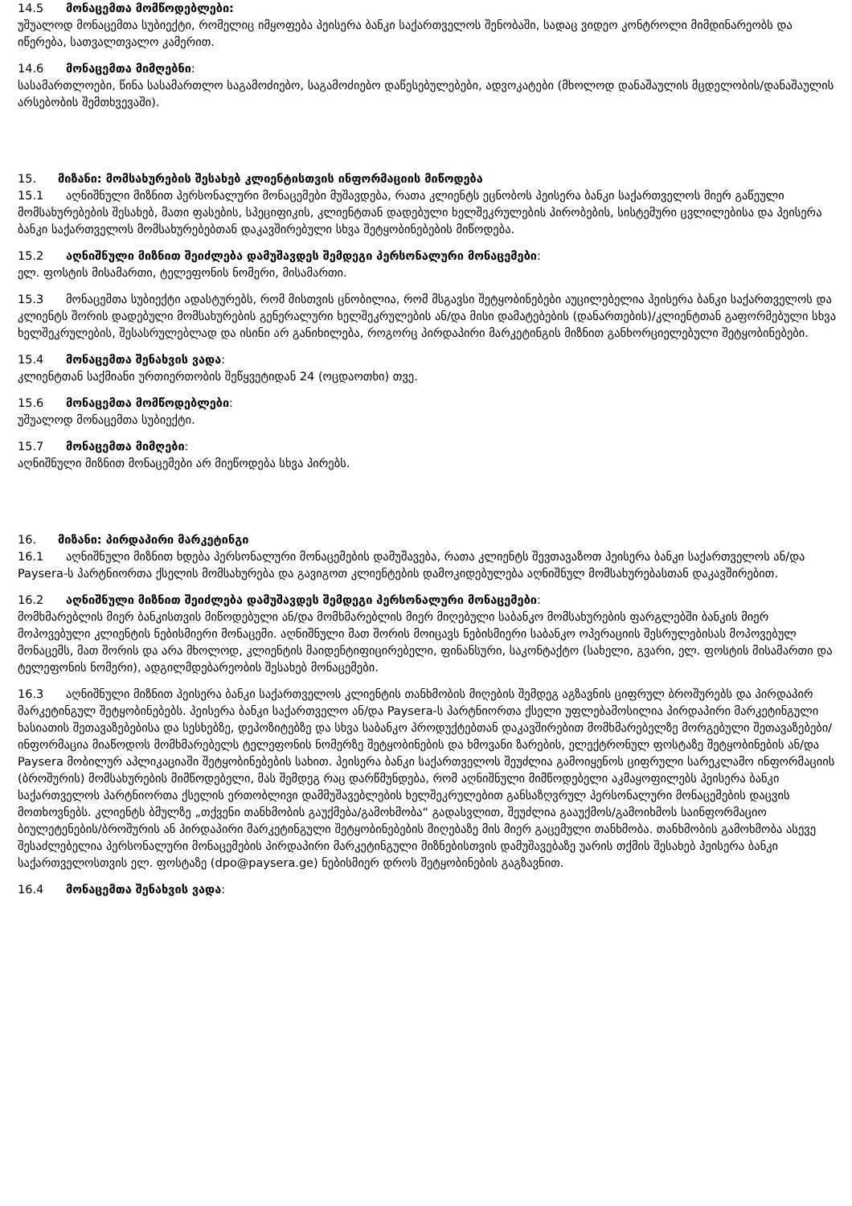14.5 მონაცემთა მომწოდებლები:
უშუალოდ მონაცემთა სუბიექტი, რომელიც იმყოფება პეისერა ბანკი საქართველოს შენობაში, სადაც ვიდეო კონტროლი მიმდინარეობს და იწერება, სათვალთვალო კამერით.
14.6 მონაცემთა მიმღებნი:
სასამართლოები, წინა სასამართლო საგამოძიებო, საგამოძიებო დაწესებულებები, ადვოკატები (მხოლოდ დანაშაულის მცდელობის/დანაშაულის არსებობის შემთხვევაში).
15. მიზანი: მომსახურების შესახებ კლიენტისთვის ინფორმაციის მიწოდება
15.1 აღნიშნული მიზნით პერსონალური მონაცემები მუშავდება, რათა კლიენტს ეცნობოს პეისერა ბანკი საქართველოს მიერ გაწეული მომსახურებების შესახებ, მათი ფასების, სპეციფიკის, კლიენტთან დადებული ხელშეკრულების პირობების, სისტემური ცვლილებისა და პეისერა ბანკი საქართველოს მომსახურებებთან დაკავშირებული სხვა შეტყობინებების მიწოდება.
15.2 აღნიშნული მიზნით შეიძლება დამუშავდეს შემდეგი პერსონალური მონაცემები:
ელ. ფოსტის მისამართი, ტელეფონის ნომერი, მისამართი.
15.3 მონაცემთა სუბიექტი ადასტურებს, რომ მისთვის ცნობილია, რომ მსგავსი შეტყობინებები აუცილებელია პეისერა ბანკი საქართველოს და კლიენტს შორის დადებული მომსახურების გენერალური ხელშეკრულების ან/და მისი დამატებების (დანართების)/კლიენტთან გაფორმებული სხვა ხელშეკრულების, შესასრულებლად და ისინი არ განიხილება, როგორც პირდაპირი მარკეტინგის მიზნით განხორციელებული შეტყობინებები.
15.4 მონაცემთა შენახვის ვადა:
კლიენტთან საქმიანი ურთიერთობის შეწყვეტიდან 24 (ოცდაოთხი) თვე.
15.6 მონაცემთა მომწოდებლები:
უშუალოდ მონაცემთა სუბიექტი.
15.7 მონაცემთა მიმღები:
აღნიშნული მიზნით მონაცემები არ მიეწოდება სხვა პირებს.
16. მიზანი: პირდაპირი მარკეტინგი
16.1 აღნიშნული მიზნით ხდება პერსონალური მონაცემების დამუშავება, რათა კლიენტს შევთავაზოთ პეისერა ბანკი საქართველოს ან/და Paysera-ს პარტნიორთა ქსელის მომსახურება და გავიგოთ კლიენტების დამოკიდებულება აღნიშნულ მომსახურებასთან დაკავშირებით.
16.2 აღნიშნული მიზნით შეიძლება დამუშავდეს შემდეგი პერსონალური მონაცემები:
მომხმარებლის მიერ ბანკისთვის მიწოდებული ან/და მომხმარებლის მიერ მიღებული საბანკო მომსახურების ფარგლებში ბანკის მიერ მოპოვებული კლიენტის ნებისმიერი მონაცემი. აღნიშნული მათ შორის მოიცავს ნებისმიერი საბანკო ოპერაციის შესრულებისას მოპოვებულ მონაცემს, მათ შორის და არა მხოლოდ, კლიენტის მაიდენტიფიცირებელი, ფინანსური, საკონტაქტო (სახელი, გვარი, ელ. ფოსტის მისამართი და ტელეფონის ნომერი), ადგილმდებარეობის შესახებ მონაცემები.
16.3 აღნიშნული მიზნით პეისერა ბანკი საქართველოს კლიენტის თანხმობის მიღების შემდეგ აგზავნის ციფრულ ბროშურებს და პირდაპირ მარკეტინგულ შეტყობინებებს. პეისერა ბანკი საქართველო ან/და Paysera-ს პარტნიორთა ქსელი უფლებამოსილია პირდაპირი მარკეტინგული ხასიათის შეთავაზებებისა და სესხებზე, დეპოზიტებზე და სხვა საბანკო პროდუქტებთან დაკავშირებით მომხმარებელზე მორგებული შეთავაზებები/ინფორმაცია მიაწოდოს მომხმარებელს ტელეფონის ნომერზე შეტყობინების და ხმოვანი ზარების, ელექტრონულ ფოსტაზე შეტყობინების ან/და Paysera მობილურ აპლიკაციაში შეტყობინებების სახით. პეისერა ბანკი საქართველოს შეუძლია გამოიყენოს ციფრული სარეკლამო ინფორმაციის (ბროშურის) მომსახურების მიმწოდებელი, მას შემდეგ რაც დარწმუნდება, რომ აღნიშნული მიმწოდებელი აკმაყოფილებს პეისერა ბანკი საქართველოს პარტნიორთა ქსელის ერთობლივი დამმუშავებლების ხელშეკრულებით განსაზღვრულ პერსონალური მონაცემების დაცვის მოთხოვნებს. კლიენტს ბმულზე „თქვენი თანხმობის გაუქმება/გამოხმობა“ გადასვლით, შეუძლია გააუქმოს/გამოიხმოს საინფორმაციო ბიულეტენების/ბროშურის ან პირდაპირი მარკეტინგული შეტყობინებების მიღებაზე მის მიერ გაცემული თანხმობა. თანხმობის გამოხმობა ასევე შესაძლებელია პერსონალური მონაცემების პირდაპირი მარკეტინგული მიზნებისთვის დამუშავებაზე უარის თქმის შესახებ პეისერა ბანკი საქართველოსთვის ელ. ფოსტაზე (dpo@paysera.ge) ნებისმიერ დროს შეტყობინების გაგზავნით.
16.4 მონაცემთა შენახვის ვადა: